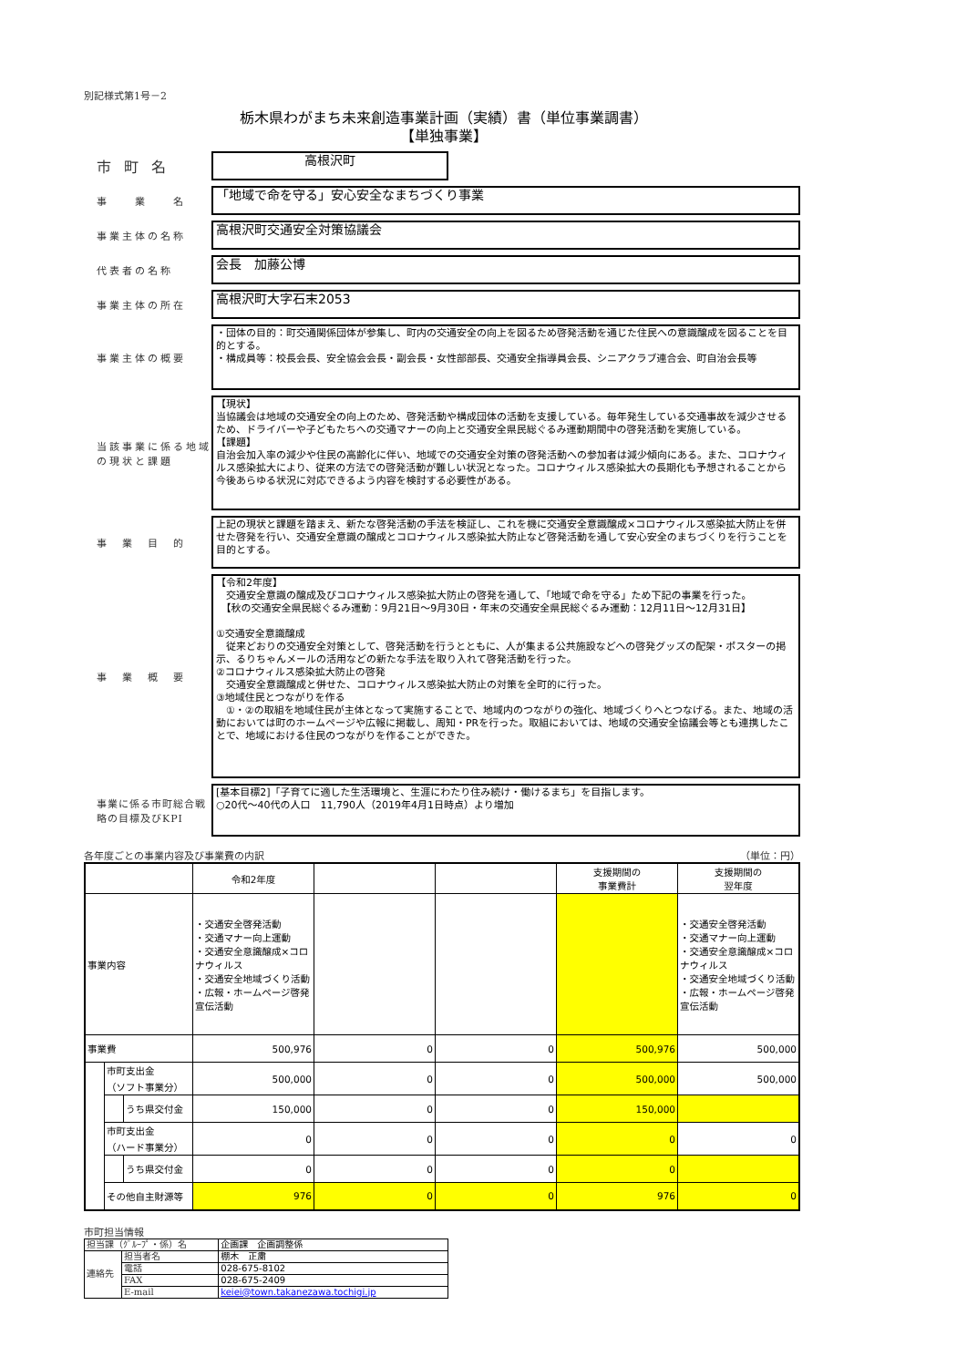別記様式第1号－2
栃木県わがまち未来創造事業計画（実績）書（単位事業調書）
【単独事業】
市町名
高根沢町
事　　業　　名
「地域で命を守る」安心安全なまちづくり事業
事業主体の名称
高根沢町交通安全対策協議会
代表者の名称
会長　加藤公博
事業主体の所在
高根沢町大字石末2053
事業主体の概要
・団体の目的：町交通関係団体が参集し、町内の交通安全の向上を図るため啓発活動を通じた住民への意識醸成を図ることを目的とする。
・構成員等：校長会長、安全協会会長・副会長・女性部部長、交通安全指導員会長、シニアクラブ連合会、町自治会長等
当該事業に係る地域の現状と課題
【現状】
当協議会は地域の交通安全の向上のため、啓発活動や構成団体の活動を支援している。毎年発生している交通事故を減少させるため、ドライバーや子どもたちへの交通マナーの向上と交通安全県民総ぐるみ運動期間中の啓発活動を実施している。
【課題】
自治会加入率の減少や住民の高齢化に伴い、地域での交通安全対策の啓発活動への参加者は減少傾向にある。また、コロナウィルス感染拡大により、従来の方法での啓発活動が難しい状況となった。コロナウィルス感染拡大の長期化も予想されることから今後あらゆる状況に対応できるよう内容を検討する必要性がある。
事　業　目　的
上記の現状と課題を踏まえ、新たな啓発活動の手法を検証し、これを機に交通安全意識醸成×コロナウィルス感染拡大防止を併せた啓発を行い、交通安全意識の醸成とコロナウィルス感染拡大防止など啓発活動を通して安心安全のまちづくりを行うことを目的とする。
事　業　概　要
【令和2年度】
　交通安全意識の醸成及びコロナウィルス感染拡大防止の啓発を通して、「地域で命を守る」ため下記の事業を行った。
　【秋の交通安全県民総ぐるみ運動：9月21日～9月30日・年末の交通安全県民総ぐるみ運動：12月11日～12月31日】
①交通安全意識醸成
　従来どおりの交通安全対策として、啓発活動を行うとともに、人が集まる公共施設などへの啓発グッズの配架・ポスターの掲示、るりちゃんメールの活用などの新たな手法を取り入れて啓発活動を行った。
②コロナウィルス感染拡大防止の啓発
　交通安全意識醸成と併せた、コロナウィルス感染拡大防止の対策を全町的に行った。
③地域住民とつながりを作る
　①・②の取組を地域住民が主体となって実施することで、地域内のつながりの強化、地域づくりへとつなげる。また、地域の活動においては町のホームページや広報に掲載し、周知・PRを行った。取組においては、地域の交通安全協議会等とも連携したことで、地域における住民のつながりを作ることができた。
事業に係る市町総合戦略の目標及びKPI
[基本目標2]「子育てに適した生活環境と、生涯にわたり住み続け・働けるまち」を目指します。
○20代～40代の人口　11,790人（2019年4月1日時点）より増加
各年度ごとの事業内容及び事業費の内訳 （単位：円）
| | | | 令和2年度 | | | 支援期間の 事業費計 | 支援期間の 翌年度 |
| --- | --- | --- | --- | --- | --- | --- | --- |
| 事業内容 | | | ・交通安全啓発活動 ・交通マナー向上運動 ・交通安全意識醸成×コロナウィルス ・交通安全地域づくり活動 ・広報・ホームページ啓発宣伝活動 | | | | ・交通安全啓発活動 ・交通マナー向上運動 ・交通安全意識醸成×コロナウィルス ・交通安全地域づくり活動 ・広報・ホームページ啓発宣伝活動 |
| 事業費 | | | 500,976 | 0 | 0 | 500,976 | 500,000 |
| | 市町支出金 （ソフト事業分） | | 500,000 | 0 | 0 | 500,000 | 500,000 |
| | | うち県交付金 | 150,000 | 0 | 0 | 150,000 | |
| | 市町支出金 （ハード事業分） | | 0 | 0 | 0 | 0 | 0 |
| | | うち県交付金 | 0 | 0 | 0 | 0 | |
| | その他自主財源等 | | 976 | 0 | 0 | 976 | 0 |
市町担当情報
| 担当課（ｸﾞﾙｰﾌﾟ・係）名 | | 企画課 企画調整係 |
| 連絡先 | 担当者名 | 棚木 正粛 |
| | 電話 | 028-675-8102 |
| | FAX | 028-675-2409 |
| | E-mail | keiei@town.takanezawa.tochigi.jp |